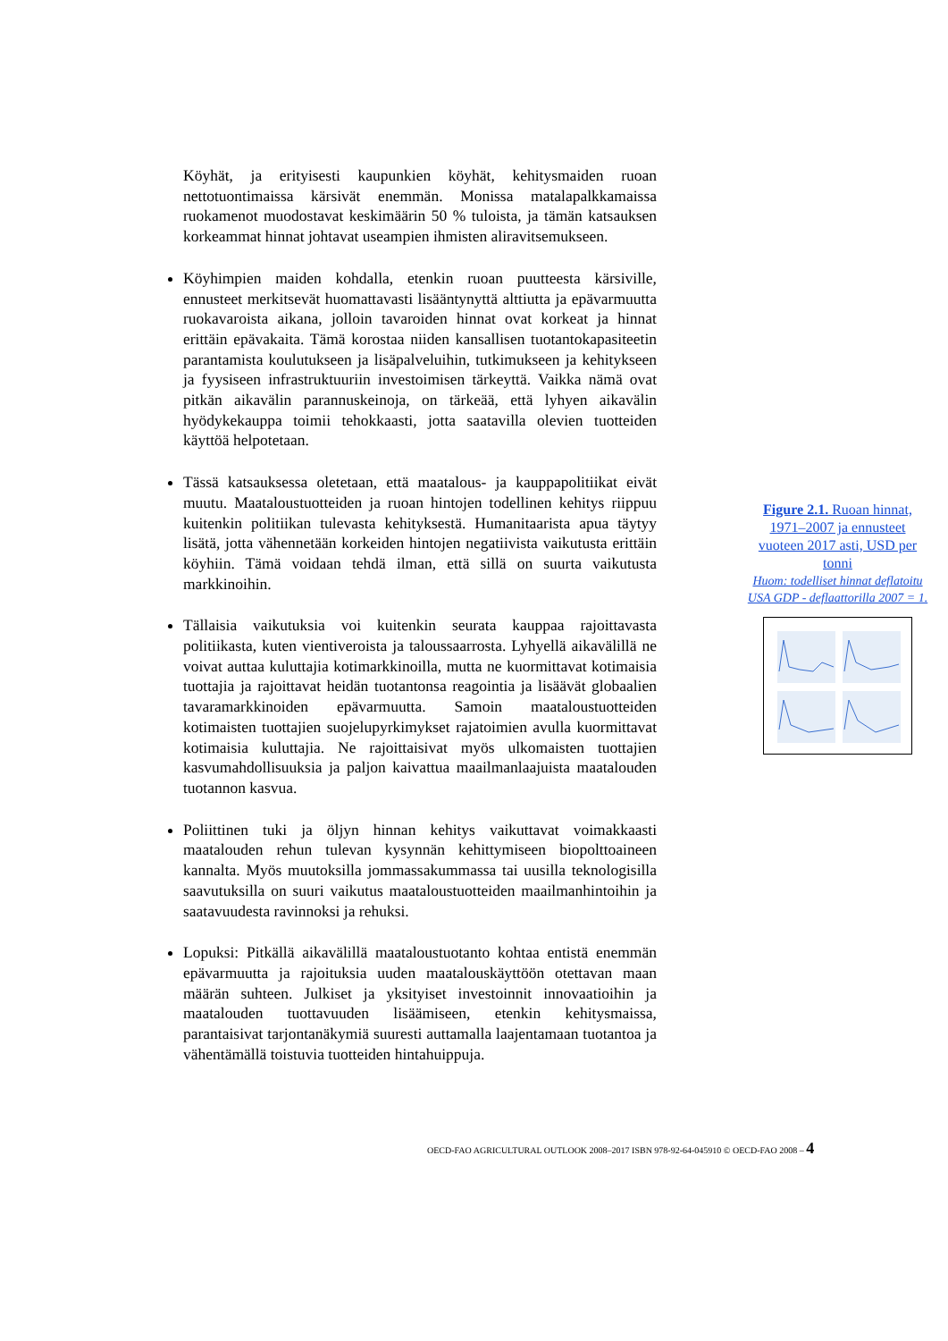Köyhät, ja erityisesti kaupunkien köyhät, kehitysmaiden ruoan nettotuontimaissa kärsivät enemmän. Monissa matalapalkkamaissa ruokamenot muodostavat keskimäärin 50 % tuloista, ja tämän katsauksen korkeammat hinnat johtavat useampien ihmisten aliravitsemukseen.
Köyhimpien maiden kohdalla, etenkin ruoan puutteesta kärsiville, ennusteet merkitsevät huomattavasti lisääntynyttä alttiutta ja epävarmuutta ruokavaroista aikana, jolloin tavaroiden hinnat ovat korkeat ja hinnat erittäin epävakaita. Tämä korostaa niiden kansallisen tuotantokapasiteetin parantamista koulutukseen ja lisäpalveluihin, tutkimukseen ja kehitykseen ja fyysiseen infrastruktuuriin investoimisen tärkeyttä. Vaikka nämä ovat pitkän aikavälin parannuskeinoja, on tärkeää, että lyhyen aikavälin hyödykekauppa toimii tehokkaasti, jotta saatavilla olevien tuotteiden käyttöä helpotetaan.
Tässä katsauksessa oletetaan, että maatalous- ja kauppapolitiikat eivät muutu. Maataloustuotteiden ja ruoan hintojen todellinen kehitys riippuu kuitenkin politiikan tulevasta kehityksestä. Humanitaarista apua täytyy lisätä, jotta vähennetään korkeiden hintojen negatiivista vaikutusta erittäin köyhiin. Tämä voidaan tehdä ilman, että sillä on suurta vaikutusta markkinoihin.
Tällaisia vaikutuksia voi kuitenkin seurata kauppaa rajoittavasta politiikasta, kuten vientiveroista ja taloussaarrosta. Lyhyellä aikavälillä ne voivat auttaa kuluttajia kotimarkkinoilla, mutta ne kuormittavat kotimaisia tuottajia ja rajoittavat heidän tuotantonsa reagointia ja lisäävät globaalien tavaramarkkinoiden epävarmuutta. Samoin maataloustuotteiden kotimaisten tuottajien suojelupyrkimykset rajatoimien avulla kuormittavat kotimaisia kuluttajia. Ne rajoittaisivat myös ulkomaisten tuottajien kasvumahdollisuuksia ja paljon kaivattua maailmanlaajuista maatalouden tuotannon kasvua.
Poliittinen tuki ja öljyn hinnan kehitys vaikuttavat voimakkaasti maatalouden rehun tulevan kysynnän kehittymiseen biopolttoaineen kannalta. Myös muutoksilla jommassakummassa tai uusilla teknologisilla saavutuksilla on suuri vaikutus maataloustuotteiden maailmanhintoihin ja saatavuudesta ravinnoksi ja rehuksi.
Lopuksi: Pitkällä aikavälillä maataloustuotanto kohtaa entistä enemmän epävarmuutta ja rajoituksia uuden maatalouskäyttöön otettavan maan määrän suhteen. Julkiset ja yksityiset investoinnit innovaatioihin ja maatalouden tuottavuuden lisäämiseen, etenkin kehitysmaissa, parantaisivat tarjontanäkymiä suuresti auttamalla laajentamaan tuotantoa ja vähentämällä toistuvia tuotteiden hintahuippuja.
Figure 2.1. Ruoan hinnat, 1971–2007 ja ennusteet vuoteen 2017 asti, USD per tonni
Huom: todelliset hinnat deflatoitu USA GDP - deflaattorilla 2007 = 1.
OECD-FAO AGRICULTURAL OUTLOOK 2008–2017 ISBN 978-92-64-045910 © OECD-FAO 2008 – 4